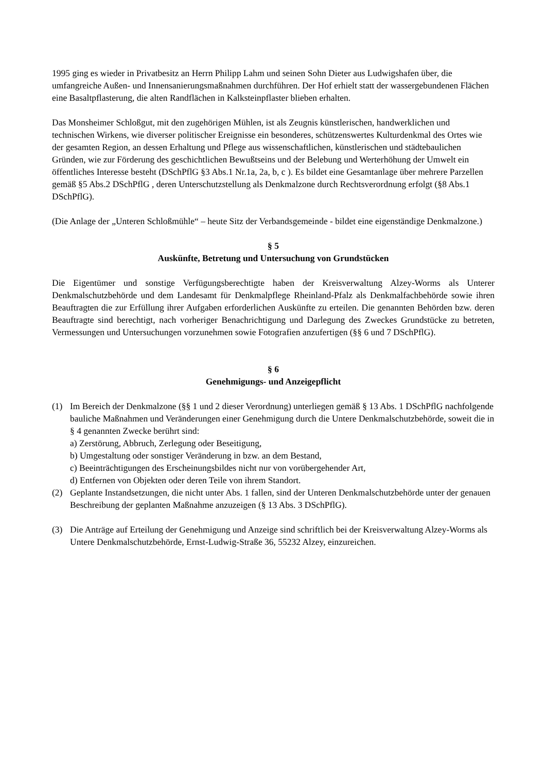1995 ging es wieder in Privatbesitz an Herrn Philipp Lahm und seinen Sohn Dieter aus Ludwigshafen über, die umfangreiche Außen- und Innensanierungsmaßnahmen durchführen. Der Hof erhielt statt der wassergebundenen Flächen eine Basaltpflasterung, die alten Randflächen in Kalksteinpflaster blieben erhalten.
Das Monsheimer Schloßgut, mit den zugehörigen Mühlen, ist als Zeugnis künstlerischen, handwerklichen und technischen Wirkens, wie diverser politischer Ereignisse ein besonderes, schützenswertes Kulturdenkmal des Ortes wie der gesamten Region, an dessen Erhaltung und Pflege aus wissenschaftlichen, künstlerischen und städtebaulichen Gründen, wie zur Förderung des geschichtlichen Bewußtseins und der Belebung und Werterhöhung der Umwelt ein öffentliches Interesse besteht (DSchPflG §3 Abs.1 Nr.1a, 2a, b, c ). Es bildet eine Gesamtanlage über mehrere Parzellen gemäß §5 Abs.2 DSchPflG , deren Unterschutzstellung als Denkmalzone durch Rechtsverordnung erfolgt (§8 Abs.1 DSchPflG).
(Die Anlage der „Unteren Schloßmühle“ – heute Sitz der Verbandsgemeinde - bildet eine eigenständige Denkmalzone.)
§ 5
Auskünfte, Betretung und Untersuchung von Grundstücken
Die Eigentümer und sonstige Verfügungsberechtigte haben der Kreisverwaltung Alzey-Worms als Unterer Denkmalschutzbehörde und dem Landesamt für Denkmalpflege Rheinland-Pfalz als Denkmalfachbehörde sowie ihren Beauftragten die zur Erfüllung ihrer Aufgaben erforderlichen Auskünfte zu erteilen. Die genannten Behörden bzw. deren Beauftragte sind berechtigt, nach vorheriger Benachrichtigung und Darlegung des Zweckes Grundstücke zu betreten, Vermessungen und Untersuchungen vorzunehmen sowie Fotografien anzufertigen (§§ 6 und 7 DSchPflG).
§ 6
Genehmigungs- und Anzeigepflicht
(1) Im Bereich der Denkmalzone (§§ 1 und 2 dieser Verordnung) unterliegen gemäß § 13 Abs. 1 DSchPflG nachfolgende bauliche Maßnahmen und Veränderungen einer Genehmigung durch die Untere Denkmalschutzbehörde, soweit die in § 4 genannten Zwecke berührt sind:
a) Zerstörung, Abbruch, Zerlegung oder Beseitigung,
b) Umgestaltung oder sonstiger Veränderung in bzw. an dem Bestand,
c) Beeinträchtigungen des Erscheinungsbildes nicht nur von vorübergehender Art,
d) Entfernen von Objekten oder deren Teile von ihrem Standort.
(2) Geplante Instandsetzungen, die nicht unter Abs. 1 fallen, sind der Unteren Denkmalschutzbehörde unter der genauen Beschreibung der geplanten Maßnahme anzuzeigen (§ 13 Abs. 3 DSchPflG).
(3) Die Anträge auf Erteilung der Genehmigung und Anzeige sind schriftlich bei der Kreisverwaltung Alzey-Worms als Untere Denkmalschutzbehörde, Ernst-Ludwig-Straße 36, 55232 Alzey, einzureichen.